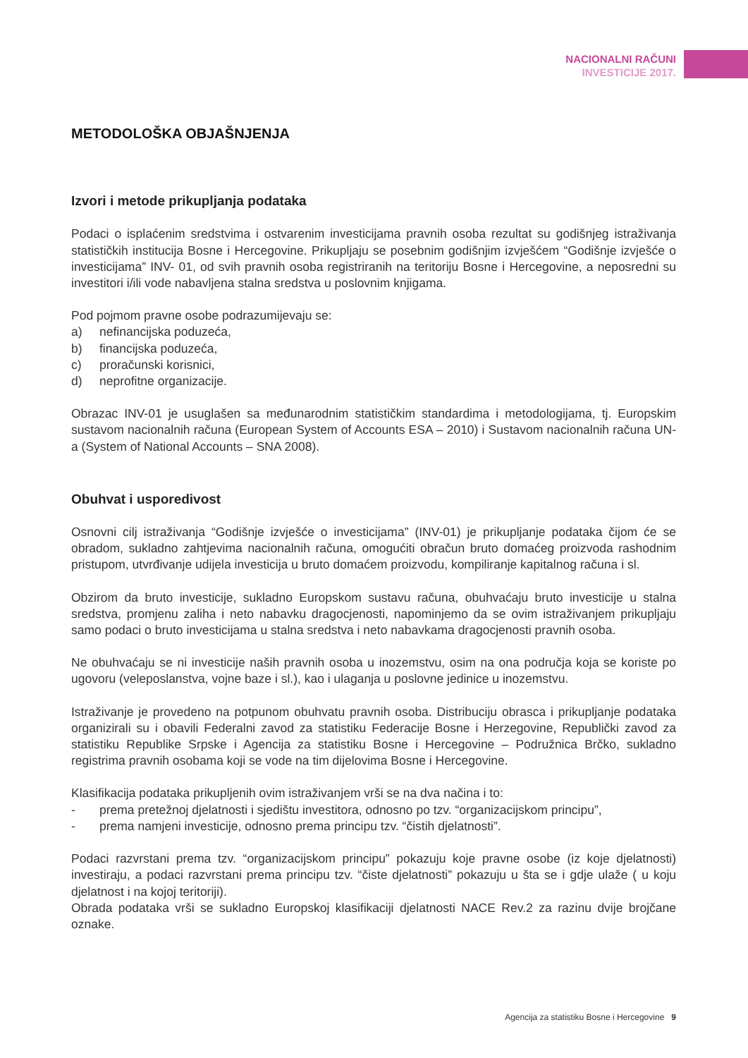NACIONALNI RAČUNI
INVESTICIJE 2017.
METODOLOŠKA OBJAŠNJENJA
Izvori i metode prikupljanja podataka
Podaci o isplaćenim sredstvima i ostvarenim investicijama pravnih osoba rezultat su godišnjeg istraživanja statističkih institucija Bosne i Hercegovine. Prikupljaju se posebnim godišnjim izvješćem “Godišnje izvješće o investicijama” INV- 01, od svih pravnih osoba registriranih na teritoriju Bosne i Hercegovine, a neposredni su investitori i/ili vode nabavljena stalna sredstva u poslovnim knjigama.
Pod pojmom pravne osobe podrazumijevaju se:
a) nefinancijska poduzeća,
b) financijska poduzeća,
c) proračunski korisnici,
d) neprofitne organizacije.
Obrazac INV-01 je usuglašen sa međunarodnim statističkim standardima i metodologijama, tj. Europskim sustavom nacionalnih računa (European System of Accounts ESA – 2010) i Sustavom nacionalnih računa UN-a (System of National Accounts – SNA 2008).
Obuhvat i usporedivost
Osnovni cilj istraživanja “Godišnje izvješće o investicijama” (INV-01) je prikupljanje podataka čijom će se obradom, sukladno zahtjevima nacionalnih računa, omogućiti obračun bruto domaćeg proizvoda rashodnim pristupom, utvrđivanje udijela investicija u bruto domaćem proizvodu, kompiliranje kapitalnog računa i sl.
Obzirom da bruto investicije, sukladno Europskom sustavu računa, obuhvaćaju bruto investicije u stalna sredstva, promjenu zaliha i neto nabavku dragocjenosti, napominjemo da se ovim istraživanjem prikupljaju samo podaci o bruto investicijama u stalna sredstva i neto nabavkama dragocjenosti pravnih osoba.
Ne obuhvaćaju se ni investicije naših pravnih osoba u inozemstvu, osim na ona područja koja se koriste po ugovoru (veleposlanstva, vojne baze i sl.), kao i ulaganja u poslovne jedinice u inozemstvu.
Istraživanje je provedeno na potpunom obuhvatu pravnih osoba. Distribuciju obrasca i prikupljanje podataka organizirali su i obavili Federalni zavod za statistiku Federacije Bosne i Herzegovine, Republički zavod za statistiku Republike Srpske i Agencija za statistiku Bosne i Hercegovine – Podružnica Brčko, sukladno registrima pravnih osobama koji se vode na tim dijelovima Bosne i Hercegovine.
Klasifikacija podataka prikupljenih ovim istraživanjem vrši se na dva načina i to:
- prema pretežnoj djelatnosti i sjedištu investitora, odnosno po tzv. “organizacijskom principu”,
- prema namjeni investicije, odnosno prema principu tzv. “čistih djelatnosti”.
Podaci razvrstani prema tzv. “organizacijskom principu” pokazuju koje pravne osobe (iz koje djelatnosti) investiraju, a podaci razvrstani prema principu tzv. “čiste djelatnosti” pokazuju u šta se i gdje ulaže ( u koju djelatnost i na kojoj teritoriji).
Obrada podataka vrši se sukladno Europskoj klasifikaciji djelatnosti NACE Rev.2 za razinu dvije brojčane oznake.
Agencija za statistiku Bosne i Hercegovine 9